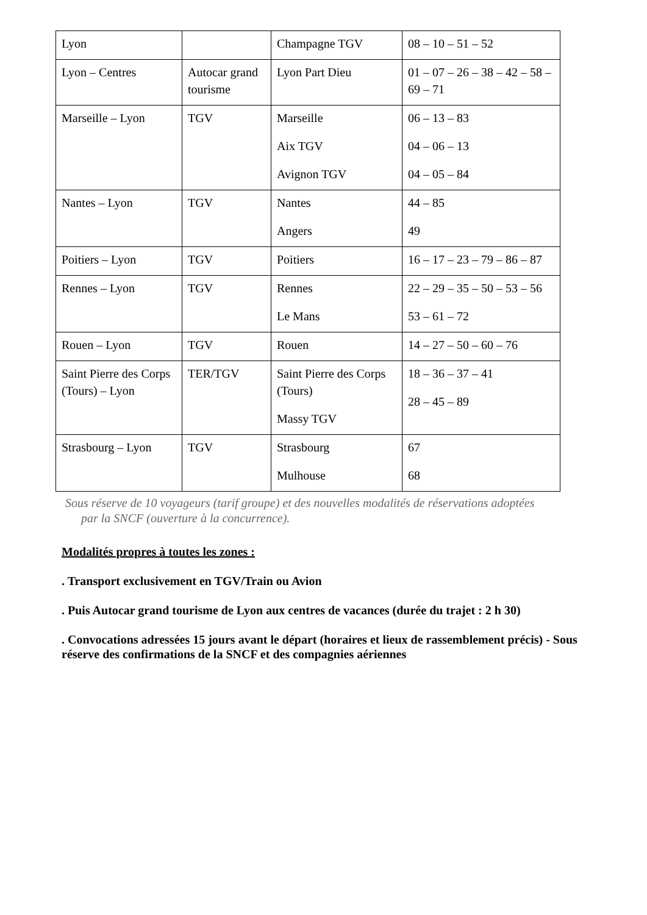| Lyon | | Champagne TGV | 08 – 10 – 51 – 52 |
| Lyon – Centres | Autocar grand tourisme | Lyon Part Dieu | 01 – 07 – 26 – 38 – 42 – 58 – 69 – 71 |
| Marseille – Lyon | TGV | Marseille Aix TGV Avignon TGV | 06 – 13 – 83 04 – 06 – 13 04 – 05 – 84 |
| Nantes – Lyon | TGV | Nantes Angers | 44 – 85 49 |
| Poitiers – Lyon | TGV | Poitiers | 16 – 17 – 23 – 79 – 86 – 87 |
| Rennes – Lyon | TGV | Rennes Le Mans | 22 – 29 – 35 – 50 – 53 – 56 53 – 61 – 72 |
| Rouen – Lyon | TGV | Rouen | 14 – 27 – 50 – 60 – 76 |
| Saint Pierre des Corps (Tours) – Lyon | TER/TGV | Saint Pierre des Corps (Tours) Massy TGV | 18 – 36 – 37 – 41 28 – 45 – 89 |
| Strasbourg – Lyon | TGV | Strasbourg Mulhouse | 67 68 |
Sous réserve de 10 voyageurs (tarif groupe) et des nouvelles modalités de réservations adoptées
par la SNCF (ouverture à la concurrence).
Modalités propres à toutes les zones :
. Transport exclusivement en TGV/Train ou Avion
. Puis Autocar grand tourisme de Lyon aux centres de vacances (durée du trajet : 2 h 30)
. Convocations adressées 15 jours avant le départ (horaires et lieux de rassemblement précis) - Sous réserve des confirmations de la SNCF et des compagnies aériennes